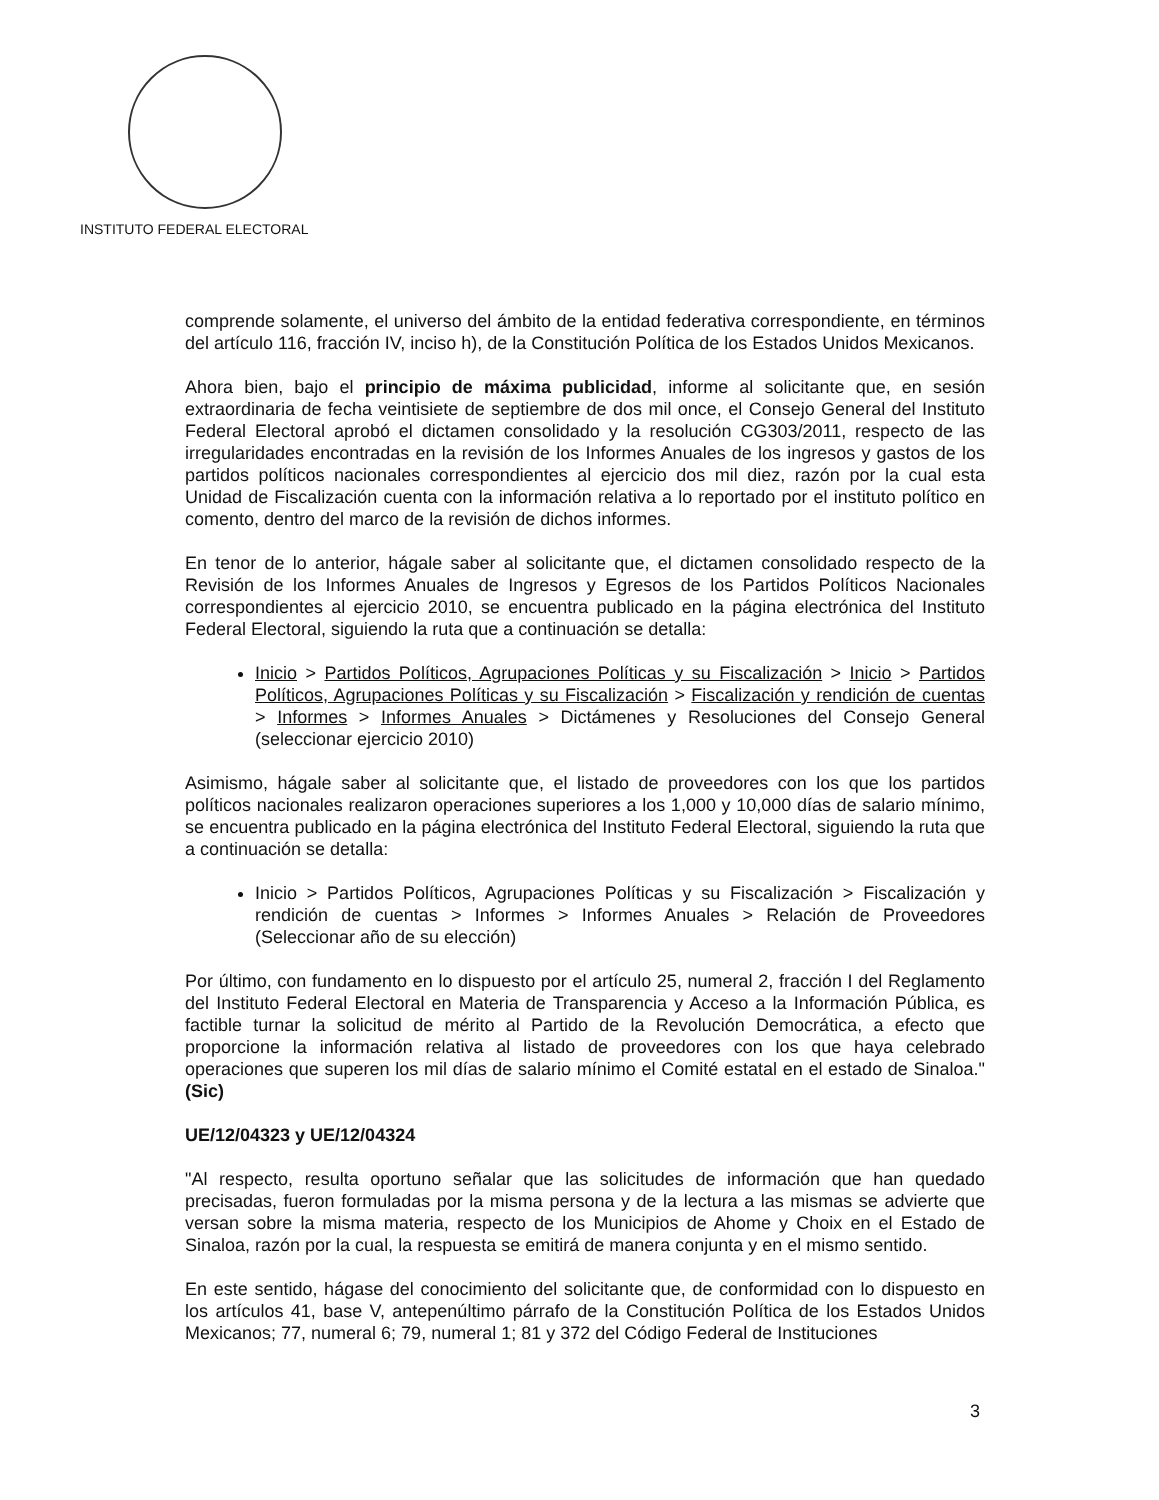INSTITUTO FEDERAL ELECTORAL
comprende solamente, el universo del ámbito de la entidad federativa correspondiente, en términos del artículo 116, fracción IV, inciso h), de la Constitución Política de los Estados Unidos Mexicanos.
Ahora bien, bajo el principio de máxima publicidad, informe al solicitante que, en sesión extraordinaria de fecha veintisiete de septiembre de dos mil once, el Consejo General del Instituto Federal Electoral aprobó el dictamen consolidado y la resolución CG303/2011, respecto de las irregularidades encontradas en la revisión de los Informes Anuales de los ingresos y gastos de los partidos políticos nacionales correspondientes al ejercicio dos mil diez, razón por la cual esta Unidad de Fiscalización cuenta con la información relativa a lo reportado por el instituto político en comento, dentro del marco de la revisión de dichos informes.
En tenor de lo anterior, hágale saber al solicitante que, el dictamen consolidado respecto de la Revisión de los Informes Anuales de Ingresos y Egresos de los Partidos Políticos Nacionales correspondientes al ejercicio 2010, se encuentra publicado en la página electrónica del Instituto Federal Electoral, siguiendo la ruta que a continuación se detalla:
Inicio > Partidos Políticos, Agrupaciones Políticas y su Fiscalización > Inicio > Partidos Políticos, Agrupaciones Políticas y su Fiscalización > Fiscalización y rendición de cuentas > Informes > Informes Anuales > Dictámenes y Resoluciones del Consejo General (seleccionar ejercicio 2010)
Asimismo, hágale saber al solicitante que, el listado de proveedores con los que los partidos políticos nacionales realizaron operaciones superiores a los 1,000 y 10,000 días de salario mínimo, se encuentra publicado en la página electrónica del Instituto Federal Electoral, siguiendo la ruta que a continuación se detalla:
Inicio > Partidos Políticos, Agrupaciones Políticas y su Fiscalización > Fiscalización y rendición de cuentas > Informes > Informes Anuales > Relación de Proveedores (Seleccionar año de su elección)
Por último, con fundamento en lo dispuesto por el artículo 25, numeral 2, fracción I del Reglamento del Instituto Federal Electoral en Materia de Transparencia y Acceso a la Información Pública, es factible turnar la solicitud de mérito al Partido de la Revolución Democrática, a efecto que proporcione la información relativa al listado de proveedores con los que haya celebrado operaciones que superen los mil días de salario mínimo el Comité estatal en el estado de Sinaloa."(Sic)
UE/12/04323 y UE/12/04324
"Al respecto, resulta oportuno señalar que las solicitudes de información que han quedado precisadas, fueron formuladas por la misma persona y de la lectura a las mismas se advierte que versan sobre la misma materia, respecto de los Municipios de Ahome y Choix en el Estado de Sinaloa, razón por la cual, la respuesta se emitirá de manera conjunta y en el mismo sentido.
En este sentido, hágase del conocimiento del solicitante que, de conformidad con lo dispuesto en los artículos 41, base V, antepenúltimo párrafo de la Constitución Política de los Estados Unidos Mexicanos; 77, numeral 6; 79, numeral 1; 81 y 372 del Código Federal de Instituciones
3